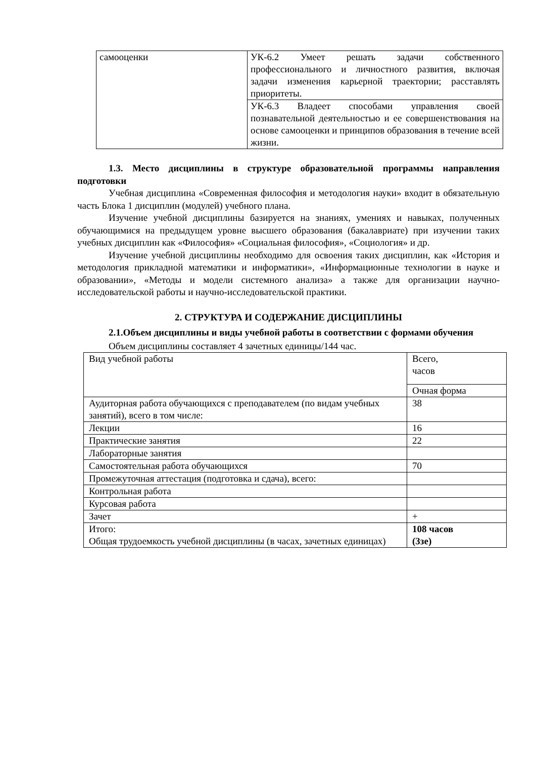| самооценки | УК-6.2 Умеет решать задачи собственного профессионального и личностного развития, включая задачи изменения карьерной траектории; расставлять приоритеты. |
| | УК-6.3 Владеет способами управления своей познавательной деятельностью и ее совершенствования на основе самооценки и принципов образования в течение всей жизни. |
1.3. Место дисциплины в структуре образовательной программы направления подготовки
Учебная дисциплина «Современная философия и методология науки» входит в обязательную часть Блока 1 дисциплин (модулей) учебного плана.
Изучение учебной дисциплины базируется на знаниях, умениях и навыках, полученных обучающимися на предыдущем уровне высшего образования (бакалавриате) при изучении таких учебных дисциплин как «Философия» «Социальная философия», «Социология» и др.
Изучение учебной дисциплины необходимо для освоения таких дисциплин, как «История и методология прикладной математики и информатики», «Информационные технологии в науке и образовании», «Методы и модели системного анализа» а также для организации научно-исследовательской работы и научно-исследовательской практики.
2. СТРУКТУРА И СОДЕРЖАНИЕ ДИСЦИПЛИНЫ
2.1.Объем дисциплины и виды учебной работы в соответствии с формами обучения
Объем дисциплины составляет 4 зачетных единицы/144 час.
| Вид учебной работы | Всего, часов |
| | Очная форма |
| Аудиторная работа обучающихся с преподавателем (по видам учебных занятий), всего в том числе: | 38 |
| Лекции | 16 |
| Практические занятия | 22 |
| Лабораторные занятия | |
| Самостоятельная работа обучающихся | 70 |
| Промежуточная аттестация (подготовка и сдача), всего: | |
| Контрольная работа | |
| Курсовая работа | |
| Зачет | + |
| Итого: Общая трудоемкость учебной дисциплины (в часах, зачетных единицах) | 108 часов (3зе) |